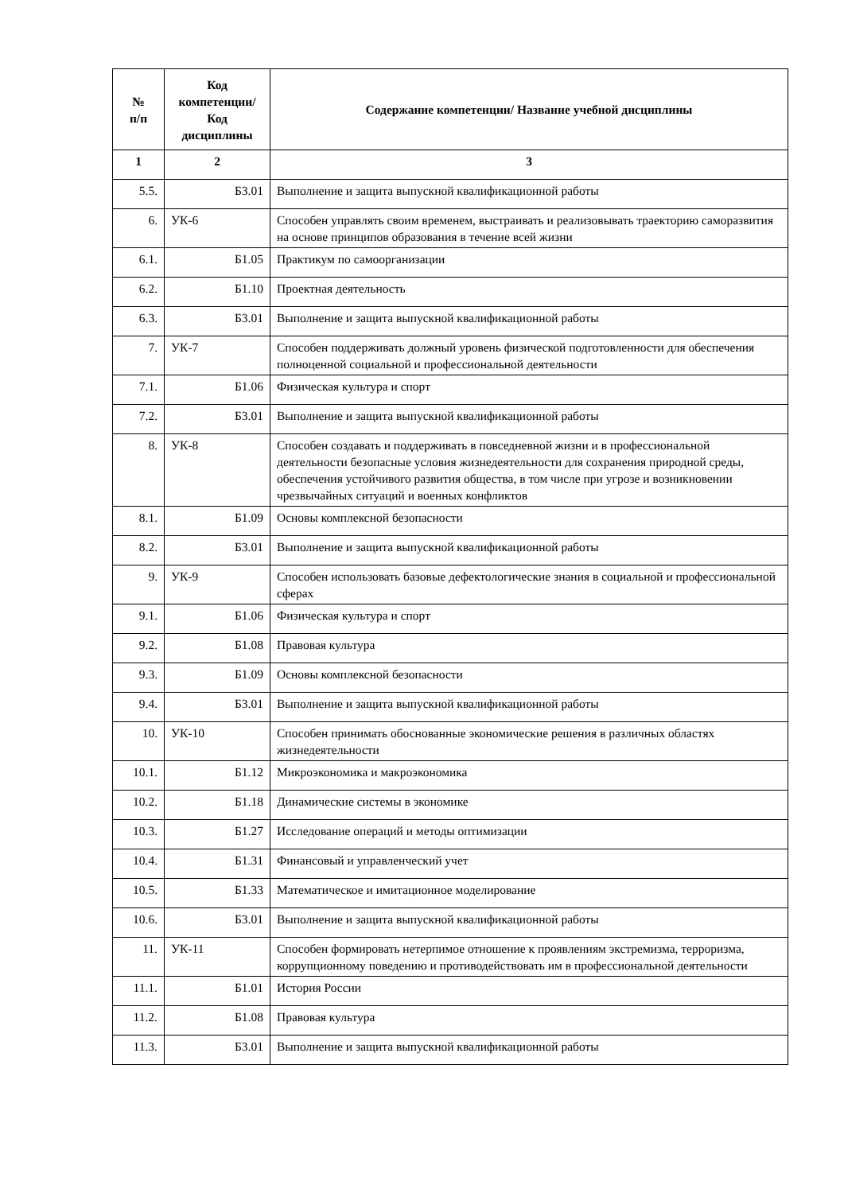| № п/п | Код компетенции/ Код дисциплины | Содержание компетенции/ Название учебной дисциплины |
| --- | --- | --- |
| 1 | 2 | 3 |
| 5.5. | Б3.01 | Выполнение и защита выпускной квалификационной работы |
| 6. | УК-6 | Способен управлять своим временем, выстраивать и реализовывать траекторию саморазвития на основе принципов образования в течение всей жизни |
| 6.1. | Б1.05 | Практикум по самоорганизации |
| 6.2. | Б1.10 | Проектная деятельность |
| 6.3. | Б3.01 | Выполнение и защита выпускной квалификационной работы |
| 7. | УК-7 | Способен поддерживать должный уровень физической подготовленности для обеспечения полноценной социальной и профессиональной деятельности |
| 7.1. | Б1.06 | Физическая культура и спорт |
| 7.2. | Б3.01 | Выполнение и защита выпускной квалификационной работы |
| 8. | УК-8 | Способен создавать и поддерживать в повседневной жизни и в профессиональной деятельности безопасные условия жизнедеятельности для сохранения природной среды, обеспечения устойчивого развития общества, в том числе при угрозе и возникновении чрезвычайных ситуаций и военных конфликтов |
| 8.1. | Б1.09 | Основы комплексной безопасности |
| 8.2. | Б3.01 | Выполнение и защита выпускной квалификационной работы |
| 9. | УК-9 | Способен использовать базовые дефектологические знания в социальной и профессиональной сферах |
| 9.1. | Б1.06 | Физическая культура и спорт |
| 9.2. | Б1.08 | Правовая культура |
| 9.3. | Б1.09 | Основы комплексной безопасности |
| 9.4. | Б3.01 | Выполнение и защита выпускной квалификационной работы |
| 10. | УК-10 | Способен принимать обоснованные экономические решения в различных областях жизнедеятельности |
| 10.1. | Б1.12 | Микроэкономика и макроэкономика |
| 10.2. | Б1.18 | Динамические системы в экономике |
| 10.3. | Б1.27 | Исследование операций и методы оптимизации |
| 10.4. | Б1.31 | Финансовый и управленческий учет |
| 10.5. | Б1.33 | Математическое и имитационное моделирование |
| 10.6. | Б3.01 | Выполнение и защита выпускной квалификационной работы |
| 11. | УК-11 | Способен формировать нетерпимое отношение к проявлениям экстремизма, терроризма, коррупционному поведению и противодействовать им в профессиональной деятельности |
| 11.1. | Б1.01 | История России |
| 11.2. | Б1.08 | Правовая культура |
| 11.3. | Б3.01 | Выполнение и защита выпускной квалификационной работы |